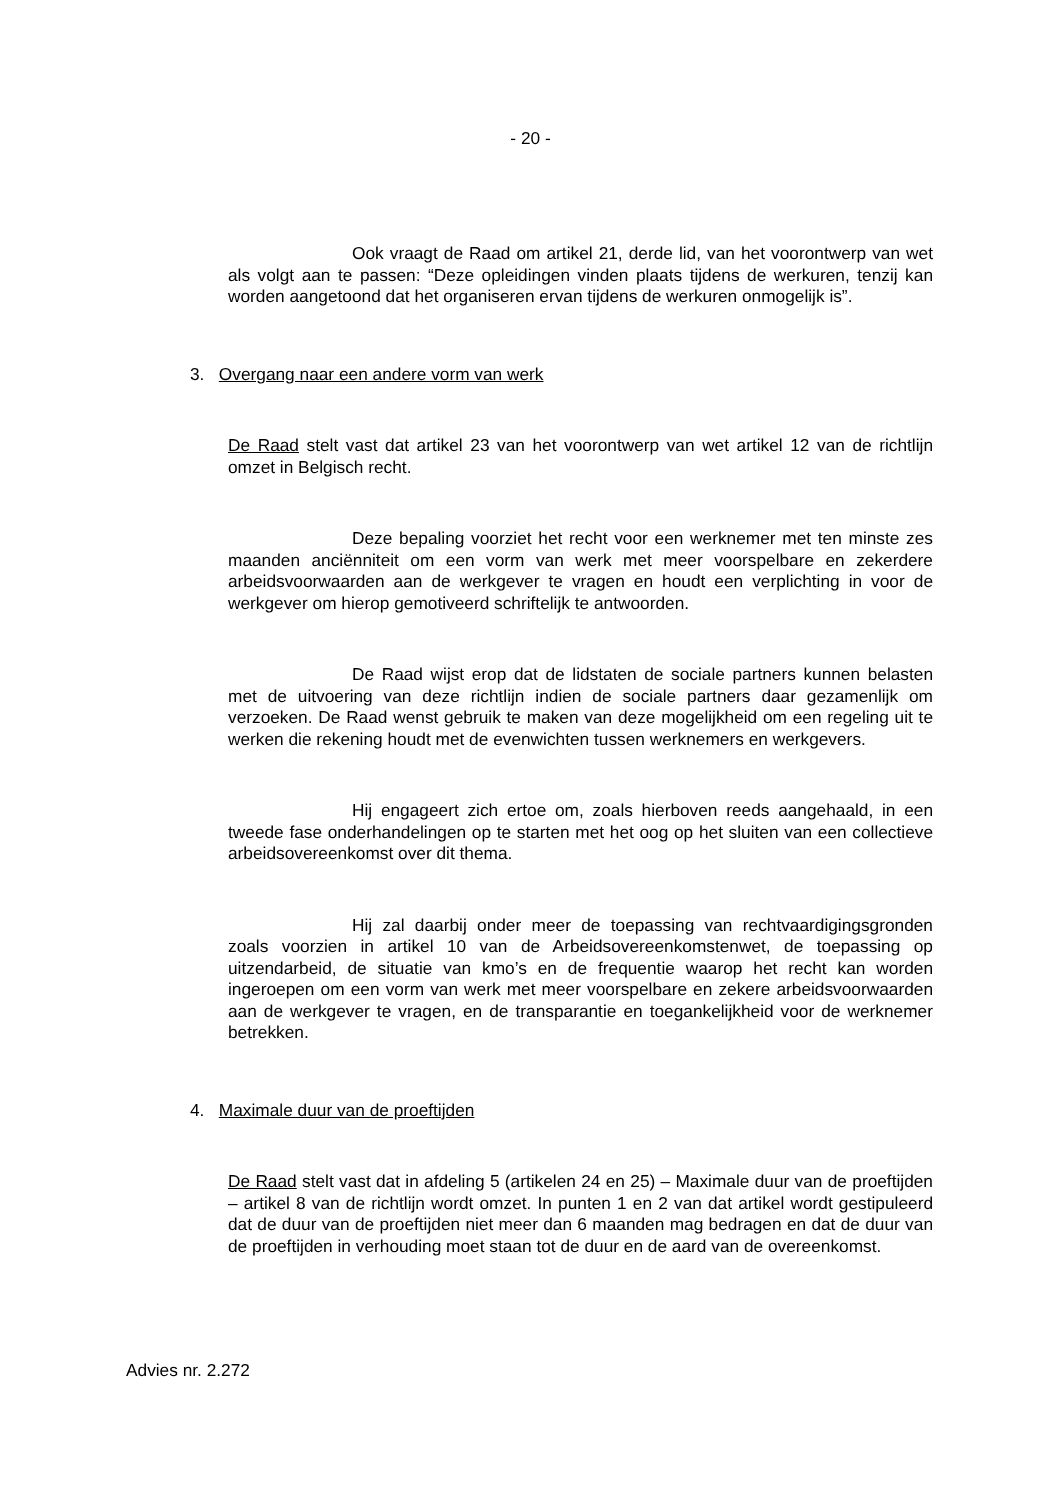- 20 -
Ook vraagt de Raad om artikel 21, derde lid, van het voorontwerp van wet als volgt aan te passen: “Deze opleidingen vinden plaats tijdens de werkuren, tenzij kan worden aangetoond dat het organiseren ervan tijdens de werkuren onmogelijk is”.
3. Overgang naar een andere vorm van werk
De Raad stelt vast dat artikel 23 van het voorontwerp van wet artikel 12 van de richtlijn omzet in Belgisch recht.
Deze bepaling voorziet het recht voor een werknemer met ten minste zes maanden anciënniteit om een vorm van werk met meer voorspelbare en zekerdere arbeidsvoorwaarden aan de werkgever te vragen en houdt een verplichting in voor de werkgever om hierop gemotiveerd schriftelijk te antwoorden.
De Raad wijst erop dat de lidstaten de sociale partners kunnen belasten met de uitvoering van deze richtlijn indien de sociale partners daar gezamenlijk om verzoeken. De Raad wenst gebruik te maken van deze mogelijkheid om een regeling uit te werken die rekening houdt met de evenwichten tussen werknemers en werkgevers.
Hij engageert zich ertoe om, zoals hierboven reeds aangehaald, in een tweede fase onderhandelingen op te starten met het oog op het sluiten van een collectieve arbeidsovereenkomst over dit thema.
Hij zal daarbij onder meer de toepassing van rechtvaardigingsgronden zoals voorzien in artikel 10 van de Arbeidsovereenkomstenwet, de toepassing op uitzendarbeid, de situatie van kmo’s en de frequentie waarop het recht kan worden ingeroepen om een vorm van werk met meer voorspelbare en zekere arbeidsvoorwaarden aan de werkgever te vragen, en de transparantie en toegankelijkheid voor de werknemer betrekken.
4. Maximale duur van de proeftijden
De Raad stelt vast dat in afdeling 5 (artikelen 24 en 25) – Maximale duur van de proeftijden – artikel 8 van de richtlijn wordt omzet. In punten 1 en 2 van dat artikel wordt gestipuleerd dat de duur van de proeftijden niet meer dan 6 maanden mag bedragen en dat de duur van de proeftijden in verhouding moet staan tot de duur en de aard van de overeenkomst.
Advies nr. 2.272